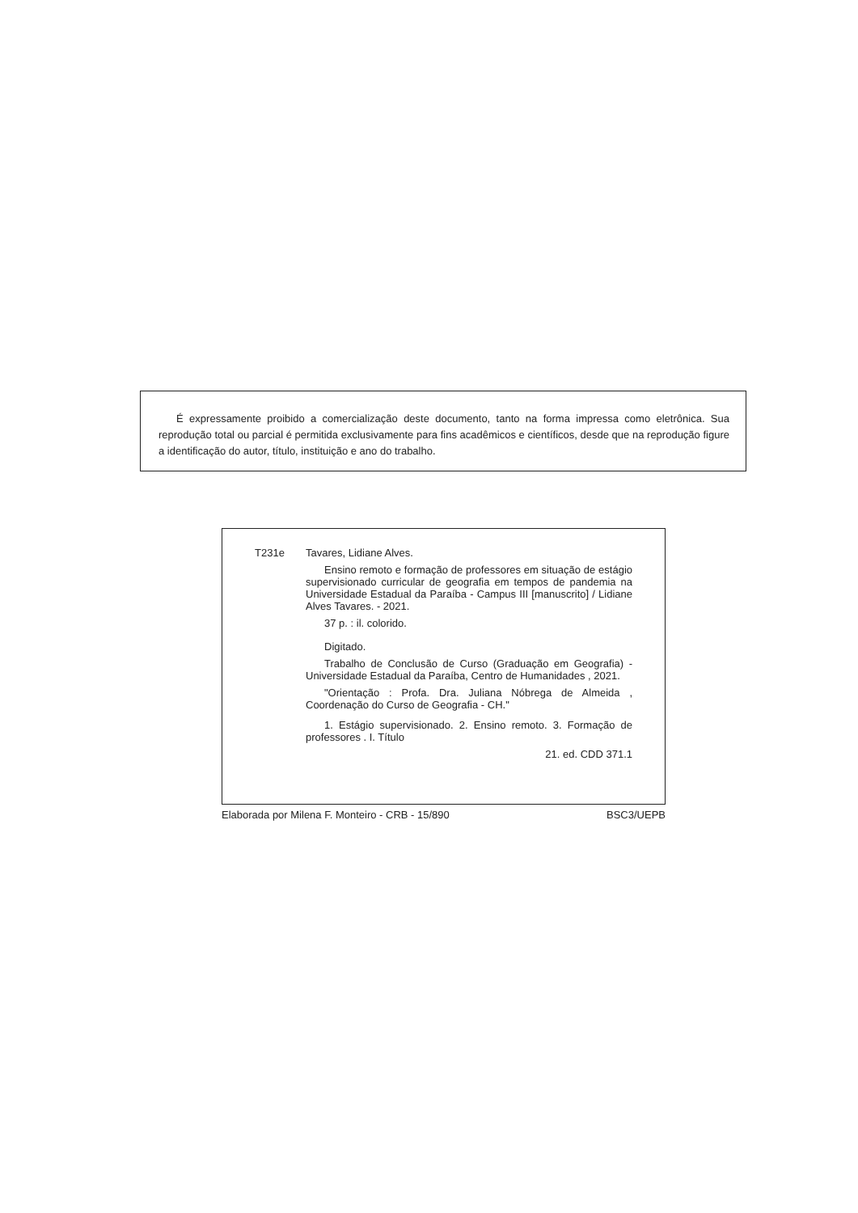É expressamente proibido a comercialização deste documento, tanto na forma impressa como eletrônica. Sua reprodução total ou parcial é permitida exclusivamente para fins acadêmicos e científicos, desde que na reprodução figure a identificação do autor, título, instituição e ano do trabalho.
T231e Tavares, Lidiane Alves.
Ensino remoto e formação de professores em situação de estágio supervisionado curricular de geografia em tempos de pandemia na Universidade Estadual da Paraíba - Campus III [manuscrito] / Lidiane Alves Tavares. - 2021.
37 p. : il. colorido.
Digitado.
Trabalho de Conclusão de Curso (Graduação em Geografia) - Universidade Estadual da Paraíba, Centro de Humanidades , 2021.
"Orientação : Profa. Dra. Juliana Nóbrega de Almeida , Coordenação do Curso de Geografia - CH."
1. Estágio supervisionado. 2. Ensino remoto. 3. Formação de professores . I. Título
21. ed. CDD 371.1
Elaborada por Milena F. Monteiro - CRB - 15/890 BSC3/UEPB